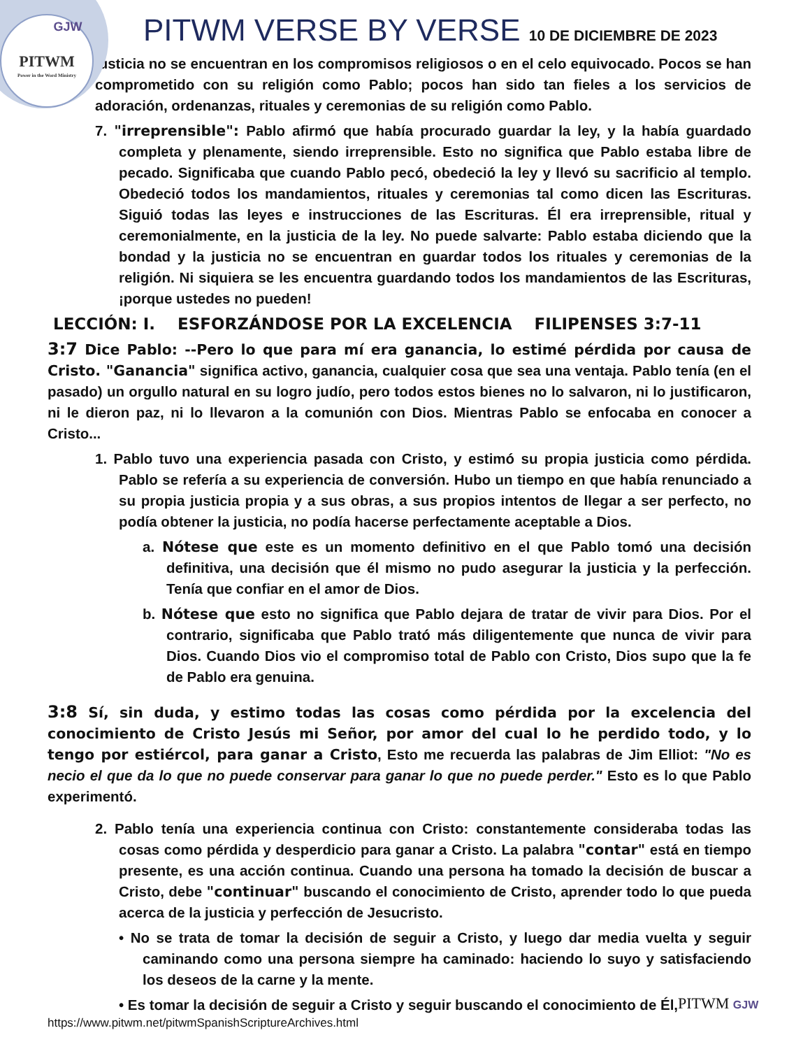GJW
PITWM
Power in the Word Ministry
PITWM VERSE BY VERSE 10 DE DICIEMBRE DE 2023
justicia no se encuentran en los compromisos religiosos o en el celo equivocado. Pocos se han comprometido con su religión como Pablo; pocos han sido tan fieles a los servicios de adoración, ordenanzas, rituales y ceremonias de su religión como Pablo.
7. "irreprensible": Pablo afirmó que había procurado guardar la ley, y la había guardado completa y plenamente, siendo irreprensible. Esto no significa que Pablo estaba libre de pecado. Significaba que cuando Pablo pecó, obedeció la ley y llevó su sacrificio al templo. Obedeció todos los mandamientos, rituales y ceremonias tal como dicen las Escrituras. Siguió todas las leyes e instrucciones de las Escrituras. Él era irreprensible, ritual y ceremonialmente, en la justicia de la ley. No puede salvarte: Pablo estaba diciendo que la bondad y la justicia no se encuentran en guardar todos los rituales y ceremonias de la religión. Ni siquiera se les encuentra guardando todos los mandamientos de las Escrituras, ¡porque ustedes no pueden!
LECCIÓN: I. ESFORZÁNDOSE POR LA EXCELENCIA FILIPENSES 3:7-11
3:7 Dice Pablo: --Pero lo que para mí era ganancia, lo estimé pérdida por causa de Cristo. "Ganancia" significa activo, ganancia, cualquier cosa que sea una ventaja. Pablo tenía (en el pasado) un orgullo natural en su logro judío, pero todos estos bienes no lo salvaron, ni lo justificaron, ni le dieron paz, ni lo llevaron a la comunión con Dios. Mientras Pablo se enfocaba en conocer a Cristo...
1. Pablo tuvo una experiencia pasada con Cristo, y estimó su propia justicia como pérdida. Pablo se refería a su experiencia de conversión. Hubo un tiempo en que había renunciado a su propia justicia propia y a sus obras, a sus propios intentos de llegar a ser perfecto, no podía obtener la justicia, no podía hacerse perfectamente aceptable a Dios.
a. Nótese que este es un momento definitivo en el que Pablo tomó una decisión definitiva, una decisión que él mismo no pudo asegurar la justicia y la perfección. Tenía que confiar en el amor de Dios.
b. Nótese que esto no significa que Pablo dejara de tratar de vivir para Dios. Por el contrario, significaba que Pablo trató más diligentemente que nunca de vivir para Dios. Cuando Dios vio el compromiso total de Pablo con Cristo, Dios supo que la fe de Pablo era genuina.
3:8 Sí, sin duda, y estimo todas las cosas como pérdida por la excelencia del conocimiento de Cristo Jesús mi Señor, por amor del cual lo he perdido todo, y lo tengo por estiércol, para ganar a Cristo, Esto me recuerda las palabras de Jim Elliot: "No es necio el que da lo que no puede conservar para ganar lo que no puede perder." Esto es lo que Pablo experimentó.
2. Pablo tenía una experiencia continua con Cristo: constantemente consideraba todas las cosas como pérdida y desperdicio para ganar a Cristo. La palabra "contar" está en tiempo presente, es una acción continua. Cuando una persona ha tomado la decisión de buscar a Cristo, debe "continuar" buscando el conocimiento de Cristo, aprender todo lo que pueda acerca de la justicia y perfección de Jesucristo.
• No se trata de tomar la decisión de seguir a Cristo, y luego dar media vuelta y seguir caminando como una persona siempre ha caminado: haciendo lo suyo y satisfaciendo los deseos de la carne y la mente.
• Es tomar la decisión de seguir a Cristo y seguir buscando el conocimiento de Él,
https://www.pitwm.net/pitwmSpanishScriptureArchives.html
PITWM GJW